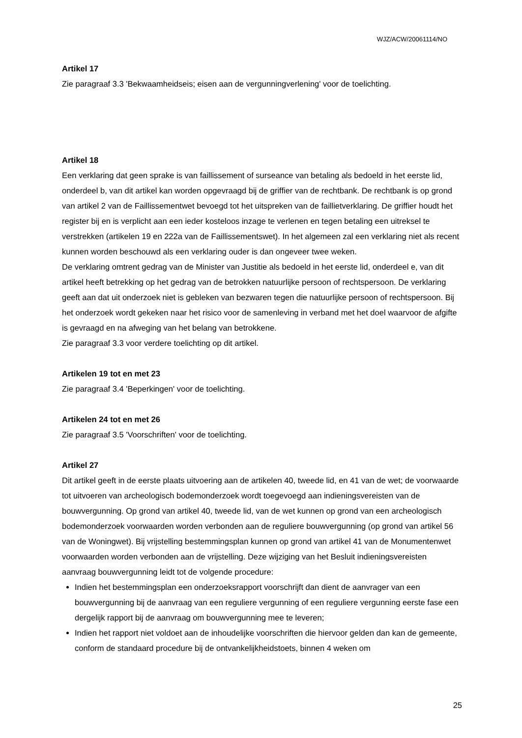WJZ/ACW/20061114/NO
Artikel 17
Zie paragraaf 3.3 'Bekwaamheidseis; eisen aan de vergunningverlening' voor de toelichting.
Artikel 18
Een verklaring dat geen sprake is van faillissement of surseance van betaling als bedoeld in het eerste lid, onderdeel b, van dit artikel kan worden opgevraagd bij de griffier van de rechtbank. De rechtbank is op grond van artikel 2 van de Faillissementwet bevoegd tot het uitspreken van de faillietverklaring. De griffier houdt het register bij en is verplicht aan een ieder kosteloos inzage te verlenen en tegen betaling een uitreksel te verstrekken (artikelen 19 en 222a van de Faillissementswet). In het algemeen zal een verklaring niet als recent kunnen worden beschouwd als een verklaring ouder is dan ongeveer twee weken.
De verklaring omtrent gedrag van de Minister van Justitie als bedoeld in het eerste lid, onderdeel e, van dit artikel heeft betrekking op het gedrag van de betrokken natuurlijke persoon of rechtspersoon. De verklaring geeft aan dat uit onderzoek niet is gebleken van bezwaren tegen die natuurlijke persoon of rechtspersoon. Bij het onderzoek wordt gekeken naar het risico voor de samenleving in verband met het doel waarvoor de afgifte is gevraagd en na afweging van het belang van betrokkene.
Zie paragraaf 3.3 voor verdere toelichting op dit artikel.
Artikelen 19 tot en met 23
Zie paragraaf 3.4 'Beperkingen' voor de toelichting.
Artikelen 24 tot en met 26
Zie paragraaf 3.5 'Voorschriften' voor de toelichting.
Artikel 27
Dit artikel geeft in de eerste plaats uitvoering aan de artikelen 40, tweede lid, en 41 van de wet; de voorwaarde tot uitvoeren van archeologisch bodemonderzoek wordt toegevoegd aan indieningsvereisten van de bouwvergunning. Op grond van artikel 40, tweede lid, van de wet kunnen op grond van een archeologisch bodemonderzoek voorwaarden worden verbonden aan de reguliere bouwvergunning (op grond van artikel 56 van de Woningwet). Bij vrijstelling bestemmingsplan kunnen op grond van artikel 41 van de Monumentenwet voorwaarden worden verbonden aan de vrijstelling. Deze wijziging van het Besluit indieningsvereisten aanvraag bouwvergunning leidt tot de volgende procedure:
Indien het bestemmingsplan een onderzoeksrapport voorschrijft dan dient de aanvrager van een bouwvergunning bij de aanvraag van een reguliere vergunning of een reguliere vergunning eerste fase een dergelijk rapport bij de aanvraag om bouwvergunning mee te leveren;
Indien het rapport niet voldoet aan de inhoudelijke voorschriften die hiervoor gelden dan kan de gemeente, conform de standaard procedure bij de ontvankelijkheidstoets, binnen 4 weken om
25